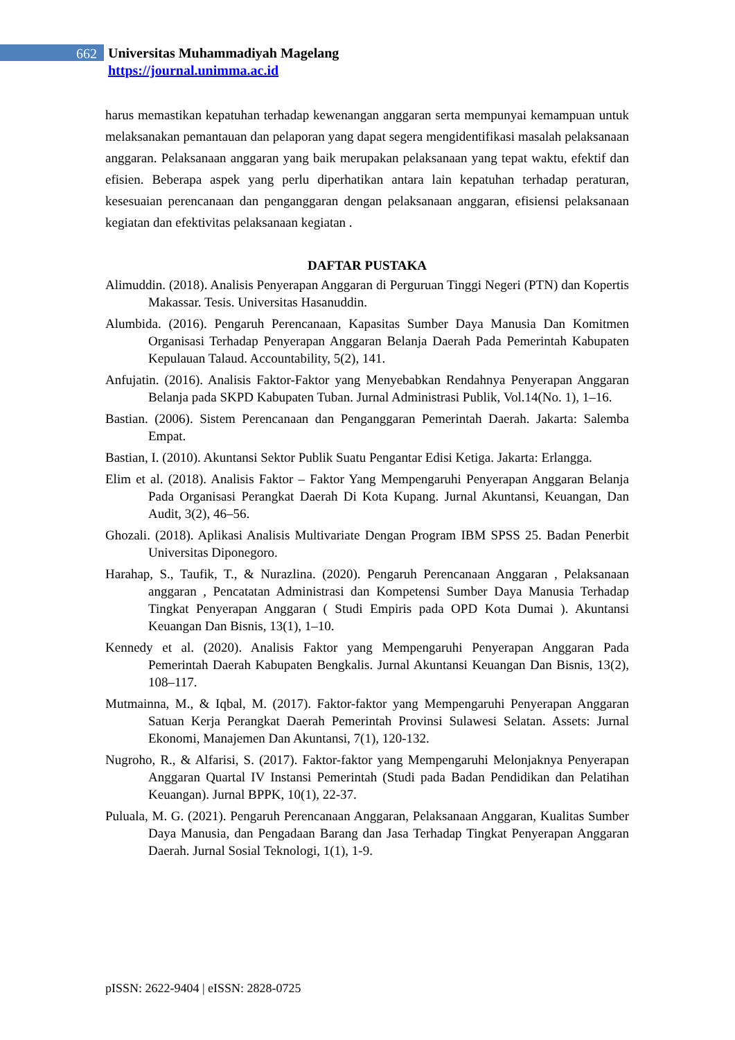662
Universitas Muhammadiyah Magelang
https://journal.unimma.ac.id
harus memastikan kepatuhan terhadap kewenangan anggaran serta mempunyai kemampuan untuk melaksanakan pemantauan dan pelaporan yang dapat segera mengidentifikasi masalah pelaksanaan anggaran. Pelaksanaan anggaran yang baik merupakan pelaksanaan yang tepat waktu, efektif dan efisien. Beberapa aspek yang perlu diperhatikan antara lain kepatuhan terhadap peraturan, kesesuaian perencanaan dan penganggaran dengan pelaksanaan anggaran, efisiensi pelaksanaan kegiatan dan efektivitas pelaksanaan kegiatan .
DAFTAR PUSTAKA
Alimuddin. (2018). Analisis Penyerapan Anggaran di Perguruan Tinggi Negeri (PTN) dan Kopertis Makassar. Tesis. Universitas Hasanuddin.
Alumbida. (2016). Pengaruh Perencanaan, Kapasitas Sumber Daya Manusia Dan Komitmen Organisasi Terhadap Penyerapan Anggaran Belanja Daerah Pada Pemerintah Kabupaten Kepulauan Talaud. Accountability, 5(2), 141.
Anfujatin. (2016). Analisis Faktor-Faktor yang Menyebabkan Rendahnya Penyerapan Anggaran Belanja pada SKPD Kabupaten Tuban. Jurnal Administrasi Publik, Vol.14(No. 1), 1–16.
Bastian. (2006). Sistem Perencanaan dan Penganggaran Pemerintah Daerah. Jakarta: Salemba Empat.
Bastian, I. (2010). Akuntansi Sektor Publik Suatu Pengantar Edisi Ketiga. Jakarta: Erlangga.
Elim et al. (2018). Analisis Faktor – Faktor Yang Mempengaruhi Penyerapan Anggaran Belanja Pada Organisasi Perangkat Daerah Di Kota Kupang. Jurnal Akuntansi, Keuangan, Dan Audit, 3(2), 46–56.
Ghozali. (2018). Aplikasi Analisis Multivariate Dengan Program IBM SPSS 25. Badan Penerbit Universitas Diponegoro.
Harahap, S., Taufik, T., & Nurazlina. (2020). Pengaruh Perencanaan Anggaran , Pelaksanaan anggaran , Pencatatan Administrasi dan Kompetensi Sumber Daya Manusia Terhadap Tingkat Penyerapan Anggaran ( Studi Empiris pada OPD Kota Dumai ). Akuntansi Keuangan Dan Bisnis, 13(1), 1–10.
Kennedy et al. (2020). Analisis Faktor yang Mempengaruhi Penyerapan Anggaran Pada Pemerintah Daerah Kabupaten Bengkalis. Jurnal Akuntansi Keuangan Dan Bisnis, 13(2), 108–117.
Mutmainna, M., & Iqbal, M. (2017). Faktor-faktor yang Mempengaruhi Penyerapan Anggaran Satuan Kerja Perangkat Daerah Pemerintah Provinsi Sulawesi Selatan. Assets: Jurnal Ekonomi, Manajemen Dan Akuntansi, 7(1), 120-132.
Nugroho, R., & Alfarisi, S. (2017). Faktor-faktor yang Mempengaruhi Melonjaknya Penyerapan Anggaran Quartal IV Instansi Pemerintah (Studi pada Badan Pendidikan dan Pelatihan Keuangan). Jurnal BPPK, 10(1), 22-37.
Puluala, M. G. (2021). Pengaruh Perencanaan Anggaran, Pelaksanaan Anggaran, Kualitas Sumber Daya Manusia, dan Pengadaan Barang dan Jasa Terhadap Tingkat Penyerapan Anggaran Daerah. Jurnal Sosial Teknologi, 1(1), 1-9.
pISSN: 2622-9404 | eISSN: 2828-0725